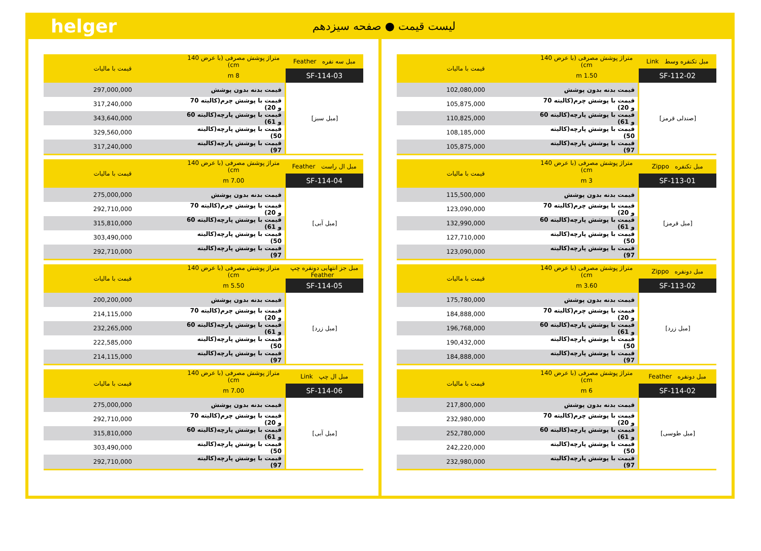helger لیست قیمت ● صفحه سیزدهم
| مبل تکنفره وسط Link | متراژ پوشش مصرفی (با عرض 140 cm) | قیمت با مالیات |
| --- | --- | --- |
| SF-112-02 | 1.50 m | |
| [صندلی قرمز] | قیمت بدنه بدون پوشش | 102,080,000 |
| | قیمت با پوشش چرم(کالیته 70 و 20) | 105,875,000 |
| | قیمت با پوشش پارچه(کالیته 60 و 61) | 110,825,000 |
| | قیمت با پوشش پارچه(کالیته 50) | 108,185,000 |
| | قیمت با پوشش پارچه(کالیته 97) | 105,875,000 |
| مبل تکنفره Zippo | متراژ پوشش مصرفی (با عرض 140 cm) | قیمت با مالیات |
| --- | --- | --- |
| SF-113-01 | 3 m | |
| [مبل قرمز] | قیمت بدنه بدون پوشش | 115,500,000 |
| | قیمت با پوشش چرم(کالیته 70 و 20) | 123,090,000 |
| | قیمت با پوشش پارچه(کالیته 60 و 61) | 132,990,000 |
| | قیمت با پوشش پارچه(کالیته 50) | 127,710,000 |
| | قیمت با پوشش پارچه(کالیته 97) | 123,090,000 |
| مبل دونفره Zippo | متراژ پوشش مصرفی (با عرض 140 cm) | قیمت با مالیات |
| --- | --- | --- |
| SF-113-02 | 3.60 m | |
| [مبل زرد] | قیمت بدنه بدون پوشش | 175,780,000 |
| | قیمت با پوشش چرم(کالیته 70 و 20) | 184,888,000 |
| | قیمت با پوشش پارچه(کالیته 60 و 61) | 196,768,000 |
| | قیمت با پوشش پارچه(کالیته 50) | 190,432,000 |
| | قیمت با پوشش پارچه(کالیته 97) | 184,888,000 |
| مبل دونفره Feather | متراژ پوشش مصرفی (با عرض 140 cm) | قیمت با مالیات |
| --- | --- | --- |
| SF-114-02 | 6 m | |
| [مبل طوسی] | قیمت بدنه بدون پوشش | 217,800,000 |
| | قیمت با پوشش چرم(کالیته 70 و 20) | 232,980,000 |
| | قیمت با پوشش پارچه(کالیته 60 و 61) | 252,780,000 |
| | قیمت با پوشش پارچه(کالیته 50) | 242,220,000 |
| | قیمت با پوشش پارچه(کالیته 97) | 232,980,000 |
| مبل سه نفره Feather | متراژ پوشش مصرفی (با عرض 140 cm) | قیمت با مالیات |
| --- | --- | --- |
| SF-114-03 | 8 m | |
| [مبل سبز] | قیمت بدنه بدون پوشش | 297,000,000 |
| | قیمت با پوشش چرم(کالیته 70 و 20) | 317,240,000 |
| | قیمت با پوشش پارچه(کالیته 60 و 61) | 343,640,000 |
| | قیمت با پوشش پارچه(کالیته 50) | 329,560,000 |
| | قیمت با پوشش پارچه(کالیته 97) | 317,240,000 |
| مبل ال راست Feather | متراژ پوشش مصرفی (با عرض 140 cm) | قیمت با مالیات |
| --- | --- | --- |
| SF-114-04 | 7.00 m | |
| [مبل آبی] | قیمت بدنه بدون پوشش | 275,000,000 |
| | قیمت با پوشش چرم(کالیته 70 و 20) | 292,710,000 |
| | قیمت با پوشش پارچه(کالیته 60 و 61) | 315,810,000 |
| | قیمت با پوشش پارچه(کالیته 50) | 303,490,000 |
| | قیمت با پوشش پارچه(کالیته 97) | 292,710,000 |
| مبل جز انتهایی دونفره چپ Feather | متراژ پوشش مصرفی (با عرض 140 cm) | قیمت با مالیات |
| --- | --- | --- |
| SF-114-05 | 5.50 m | |
| [مبل زرد] | قیمت بدنه بدون پوشش | 200,200,000 |
| | قیمت با پوشش چرم(کالیته 70 و 20) | 214,115,000 |
| | قیمت با پوشش پارچه(کالیته 60 و 61) | 232,265,000 |
| | قیمت با پوشش پارچه(کالیته 50) | 222,585,000 |
| | قیمت با پوشش پارچه(کالیته 97) | 214,115,000 |
| مبل ال چپ Link | متراژ پوشش مصرفی (با عرض 140 cm) | قیمت با مالیات |
| --- | --- | --- |
| SF-114-06 | 7.00 m | |
| [مبل آبی] | قیمت بدنه بدون پوشش | 275,000,000 |
| | قیمت با پوشش چرم(کالیته 70 و 20) | 292,710,000 |
| | قیمت با پوشش پارچه(کالیته 60 و 61) | 315,810,000 |
| | قیمت با پوشش پارچه(کالیته 50) | 303,490,000 |
| | قیمت با پوشش پارچه(کالیته 97) | 292,710,000 |